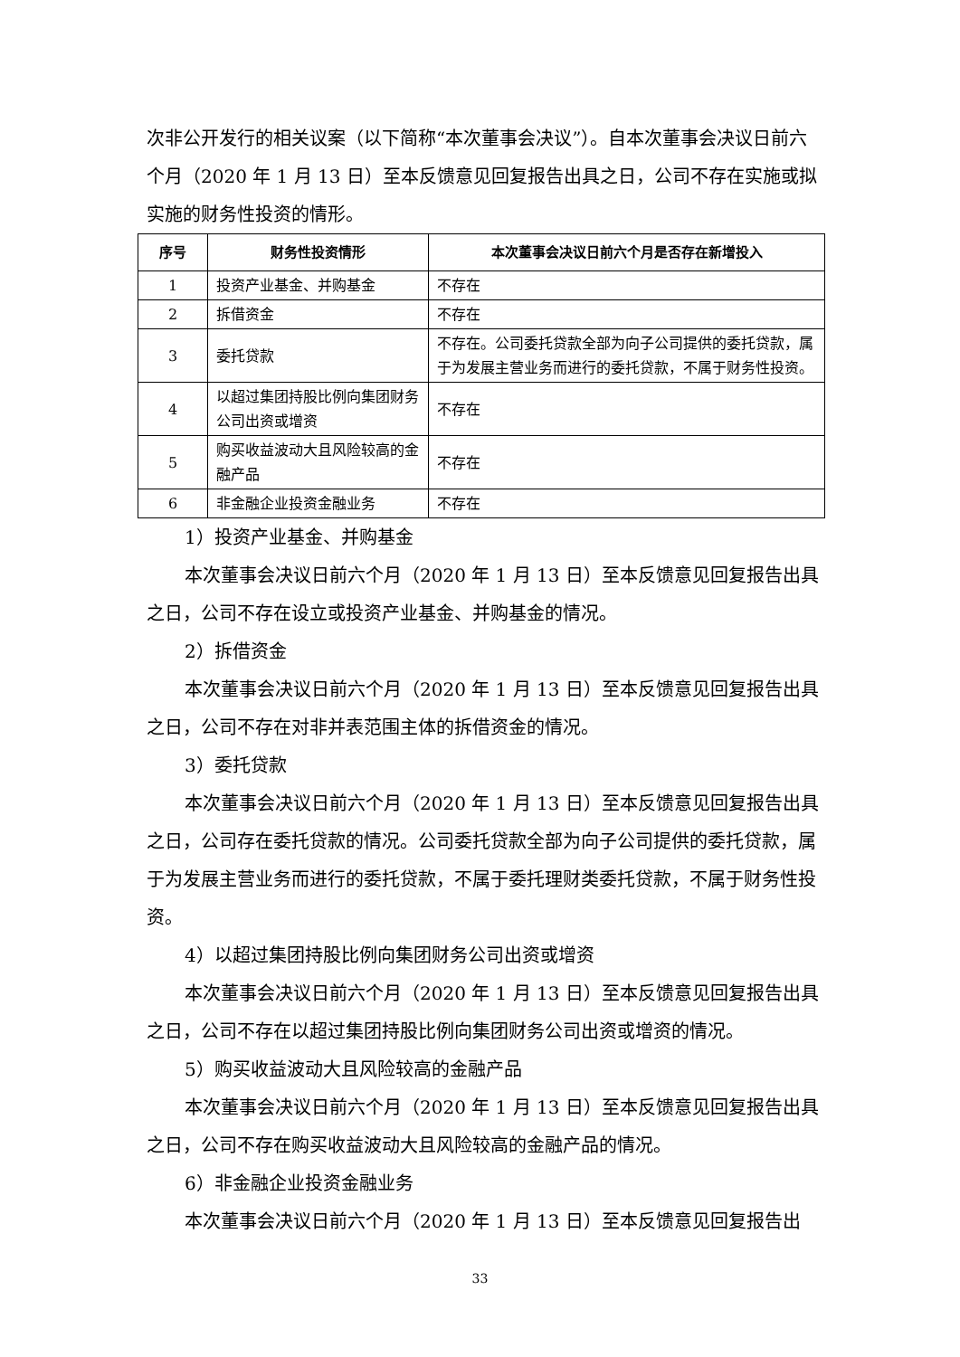次非公开发行的相关议案（以下简称“本次董事会决议”）。自本次董事会决议日前六个月（2020 年 1 月 13 日）至本反馈意见回复报告出具之日，公司不存在实施或拟实施的财务性投资的情形。
| 序号 | 财务性投资情形 | 本次董事会决议日前六个月是否存在新增投入 |
| --- | --- | --- |
| 1 | 投资产业基金、并购基金 | 不存在 |
| 2 | 拆借资金 | 不存在 |
| 3 | 委托贷款 | 不存在。公司委托贷款全部为向子公司提供的委托贷款，属于为发展主营业务而进行的委托贷款，不属于财务性投资。 |
| 4 | 以超过集团持股比例向集团财务公司出资或增资 | 不存在 |
| 5 | 购买收益波动大且风险较高的金融产品 | 不存在 |
| 6 | 非金融企业投资金融业务 | 不存在 |
1）投资产业基金、并购基金
本次董事会决议日前六个月（2020 年 1 月 13 日）至本反馈意见回复报告出具之日，公司不存在设立或投资产业基金、并购基金的情况。
2）拆借资金
本次董事会决议日前六个月（2020 年 1 月 13 日）至本反馈意见回复报告出具之日，公司不存在对非并表范围主体的拆借资金的情况。
3）委托贷款
本次董事会决议日前六个月（2020 年 1 月 13 日）至本反馈意见回复报告出具之日，公司存在委托贷款的情况。公司委托贷款全部为向子公司提供的委托贷款，属于为发展主营业务而进行的委托贷款，不属于委托理财类委托贷款，不属于财务性投资。
4）以超过集团持股比例向集团财务公司出资或增资
本次董事会决议日前六个月（2020 年 1 月 13 日）至本反馈意见回复报告出具之日，公司不存在以超过集团持股比例向集团财务公司出资或增资的情况。
5）购买收益波动大且风险较高的金融产品
本次董事会决议日前六个月（2020 年 1 月 13 日）至本反馈意见回复报告出具之日，公司不存在购买收益波动大且风险较高的金融产品的情况。
6）非金融企业投资金融业务
本次董事会决议日前六个月（2020 年 1 月 13 日）至本反馈意见回复报告出
33